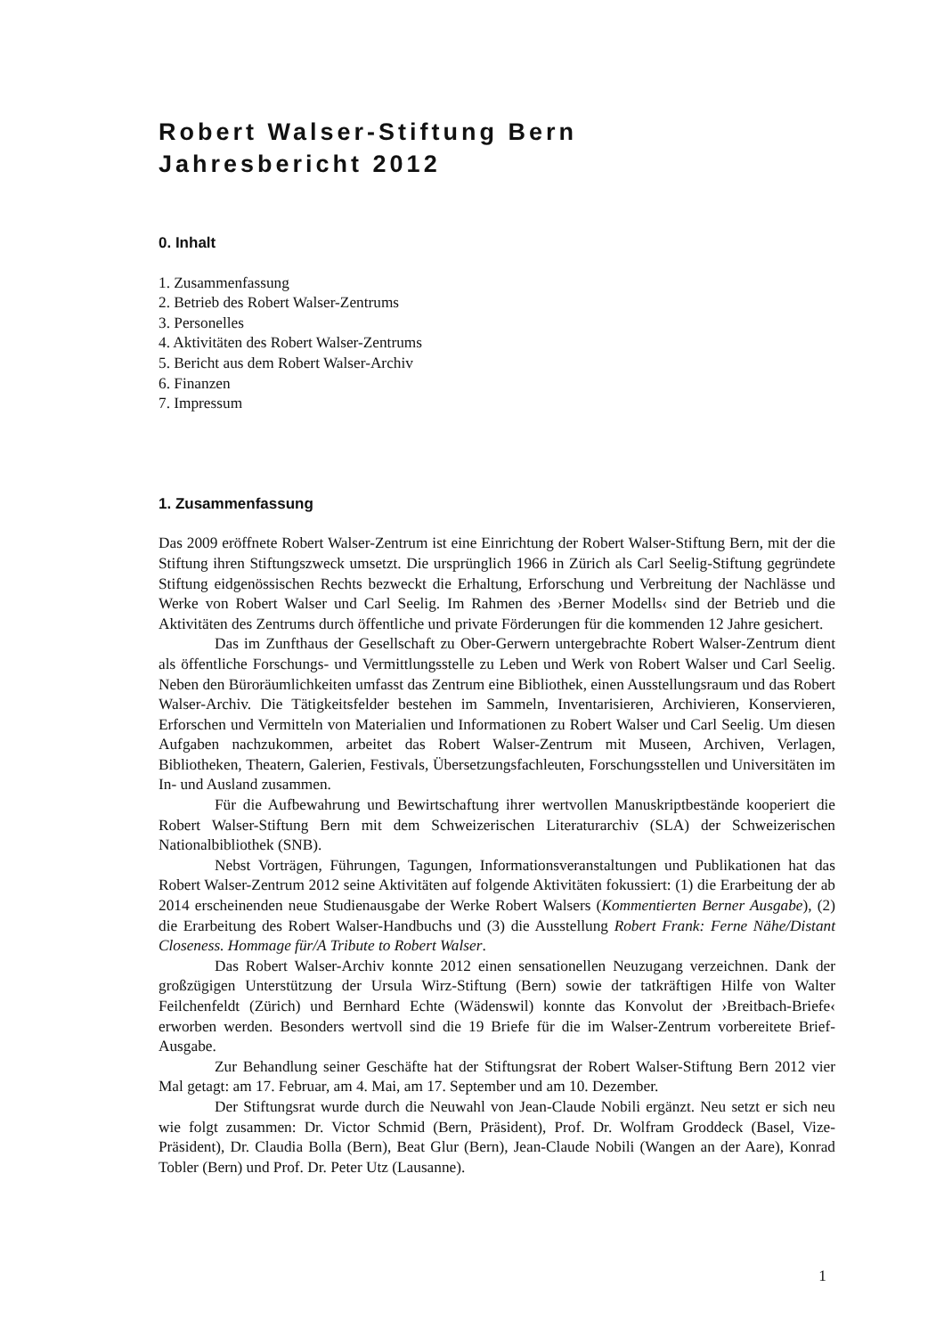Robert Walser-Stiftung Bern
Jahresbericht 2012
0. Inhalt
1. Zusammenfassung
2. Betrieb des Robert Walser-Zentrums
3. Personelles
4. Aktivitäten des Robert Walser-Zentrums
5. Bericht aus dem Robert Walser-Archiv
6. Finanzen
7. Impressum
1. Zusammenfassung
Das 2009 eröffnete Robert Walser-Zentrum ist eine Einrichtung der Robert Walser-Stiftung Bern, mit der die Stiftung ihren Stiftungszweck umsetzt. Die ursprünglich 1966 in Zürich als Carl Seelig-Stiftung gegründete Stiftung eidgenössischen Rechts bezweckt die Erhaltung, Erforschung und Verbreitung der Nachlässe und Werke von Robert Walser und Carl Seelig. Im Rahmen des ›Berner Modells‹ sind der Betrieb und die Aktivitäten des Zentrums durch öffentliche und private Förderungen für die kommenden 12 Jahre gesichert.
Das im Zunfthaus der Gesellschaft zu Ober-Gerwern untergebrachte Robert Walser-Zentrum dient als öffentliche Forschungs- und Vermittlungsstelle zu Leben und Werk von Robert Walser und Carl Seelig. Neben den Büroräumlichkeiten umfasst das Zentrum eine Bibliothek, einen Ausstellungsraum und das Robert Walser-Archiv. Die Tätigkeitsfelder bestehen im Sammeln, Inventarisieren, Archivieren, Konservieren, Erforschen und Vermitteln von Materialien und Informationen zu Robert Walser und Carl Seelig. Um diesen Aufgaben nachzukommen, arbeitet das Robert Walser-Zentrum mit Museen, Archiven, Verlagen, Bibliotheken, Theatern, Galerien, Festivals, Übersetzungsfachleuten, Forschungsstellen und Universitäten im In- und Ausland zusammen.
Für die Aufbewahrung und Bewirtschaftung ihrer wertvollen Manuskriptbestände kooperiert die Robert Walser-Stiftung Bern mit dem Schweizerischen Literaturarchiv (SLA) der Schweizerischen Nationalbibliothek (SNB).
Nebst Vorträgen, Führungen, Tagungen, Informationsveranstaltungen und Publikationen hat das Robert Walser-Zentrum 2012 seine Aktivitäten auf folgende Aktivitäten fokussiert: (1) die Erarbeitung der ab 2014 erscheinenden neue Studienausgabe der Werke Robert Walsers (Kommentierten Berner Ausgabe), (2) die Erarbeitung des Robert Walser-Handbuchs und (3) die Ausstellung Robert Frank: Ferne Nähe/Distant Closeness. Hommage für/A Tribute to Robert Walser.
Das Robert Walser-Archiv konnte 2012 einen sensationellen Neuzugang verzeichnen. Dank der großzügigen Unterstützung der Ursula Wirz-Stiftung (Bern) sowie der tatkräftigen Hilfe von Walter Feilchenfeldt (Zürich) und Bernhard Echte (Wädenswil) konnte das Konvolut der ›Breitbach-Briefe‹ erworben werden. Besonders wertvoll sind die 19 Briefe für die im Walser-Zentrum vorbereitete Brief-Ausgabe.
Zur Behandlung seiner Geschäfte hat der Stiftungsrat der Robert Walser-Stiftung Bern 2012 vier Mal getagt: am 17. Februar, am 4. Mai, am 17. September und am 10. Dezember.
Der Stiftungsrat wurde durch die Neuwahl von Jean-Claude Nobili ergänzt. Neu setzt er sich neu wie folgt zusammen: Dr. Victor Schmid (Bern, Präsident), Prof. Dr. Wolfram Groddeck (Basel, Vize-Präsident), Dr. Claudia Bolla (Bern), Beat Glur (Bern), Jean-Claude Nobili (Wangen an der Aare), Konrad Tobler (Bern) und Prof. Dr. Peter Utz (Lausanne).
1